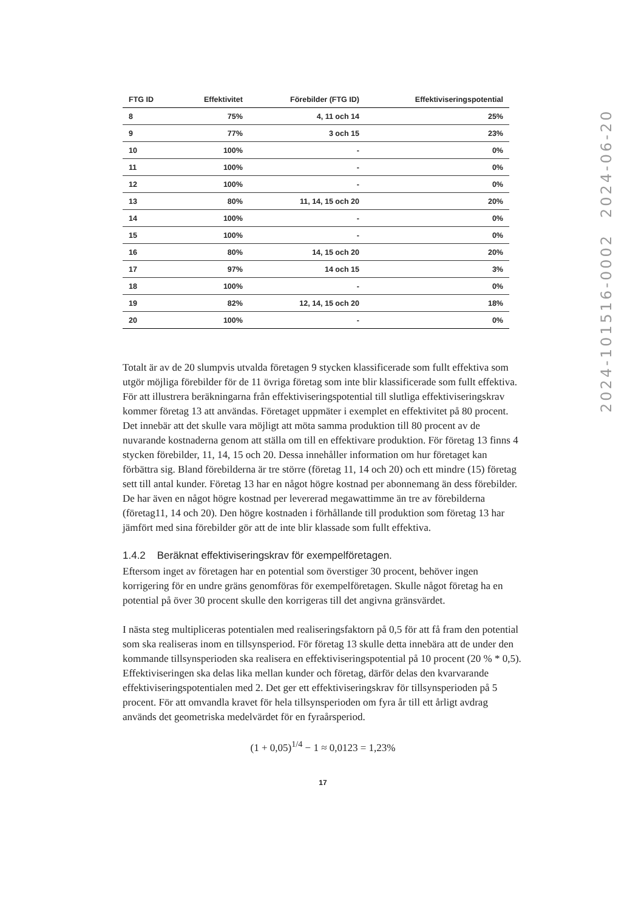| FTG ID | Effektivitet | Förebilder (FTG ID) | Effektiviseringspotential |
| --- | --- | --- | --- |
| 8 | 75% | 4, 11 och 14 | 25% |
| 9 | 77% | 3 och 15 | 23% |
| 10 | 100% | - | 0% |
| 11 | 100% | - | 0% |
| 12 | 100% | - | 0% |
| 13 | 80% | 11, 14, 15 och 20 | 20% |
| 14 | 100% | - | 0% |
| 15 | 100% | - | 0% |
| 16 | 80% | 14, 15 och 20 | 20% |
| 17 | 97% | 14 och 15 | 3% |
| 18 | 100% | - | 0% |
| 19 | 82% | 12, 14, 15 och 20 | 18% |
| 20 | 100% | - | 0% |
Totalt är av de 20 slumpvis utvalda företagen 9 stycken klassificerade som fullt effektiva som utgör möjliga förebilder för de 11 övriga företag som inte blir klassificerade som fullt effektiva. För att illustrera beräkningarna från effektiviseringspotential till slutliga effektiviseringskrav kommer företag 13 att användas. Företaget uppmäter i exemplet en effektivitet på 80 procent. Det innebär att det skulle vara möjligt att möta samma produktion till 80 procent av de nuvarande kostnaderna genom att ställa om till en effektivare produktion. För företag 13 finns 4 stycken förebilder, 11, 14, 15 och 20. Dessa innehåller information om hur företaget kan förbättra sig. Bland förebilderna är tre större (företag 11, 14 och 20) och ett mindre (15) företag sett till antal kunder. Företag 13 har en något högre kostnad per abonnemang än dess förebilder. De har även en något högre kostnad per levererad megawattimme än tre av förebilderna (företag11, 14 och 20). Den högre kostnaden i förhållande till produktion som företag 13 har jämfört med sina förebilder gör att de inte blir klassade som fullt effektiva.
1.4.2 Beräknat effektiviseringskrav för exempelföretagen.
Eftersom inget av företagen har en potential som överstiger 30 procent, behöver ingen korrigering för en undre gräns genomföras för exempelföretagen. Skulle något företag ha en potential på över 30 procent skulle den korrigeras till det angivna gränsvärdet.
I nästa steg multipliceras potentialen med realiseringsfaktorn på 0,5 för att få fram den potential som ska realiseras inom en tillsynsperiod. För företag 13 skulle detta innebära att de under den kommande tillsynsperioden ska realisera en effektiviseringspotential på 10 procent (20 % * 0,5). Effektiviseringen ska delas lika mellan kunder och företag, därför delas den kvarvarande effektiviseringspotentialen med 2. Det ger ett effektiviseringskrav för tillsynsperioden på 5 procent. För att omvandla kravet för hela tillsynsperioden om fyra år till ett årligt avdrag används det geometriska medelvärdet för en fyraårsperiod.
(1 + 0,05)<sup>1/4</sup> − 1 ≈ 0,0123 = 1,23%
17
2024-101516-0002 2024-06-20